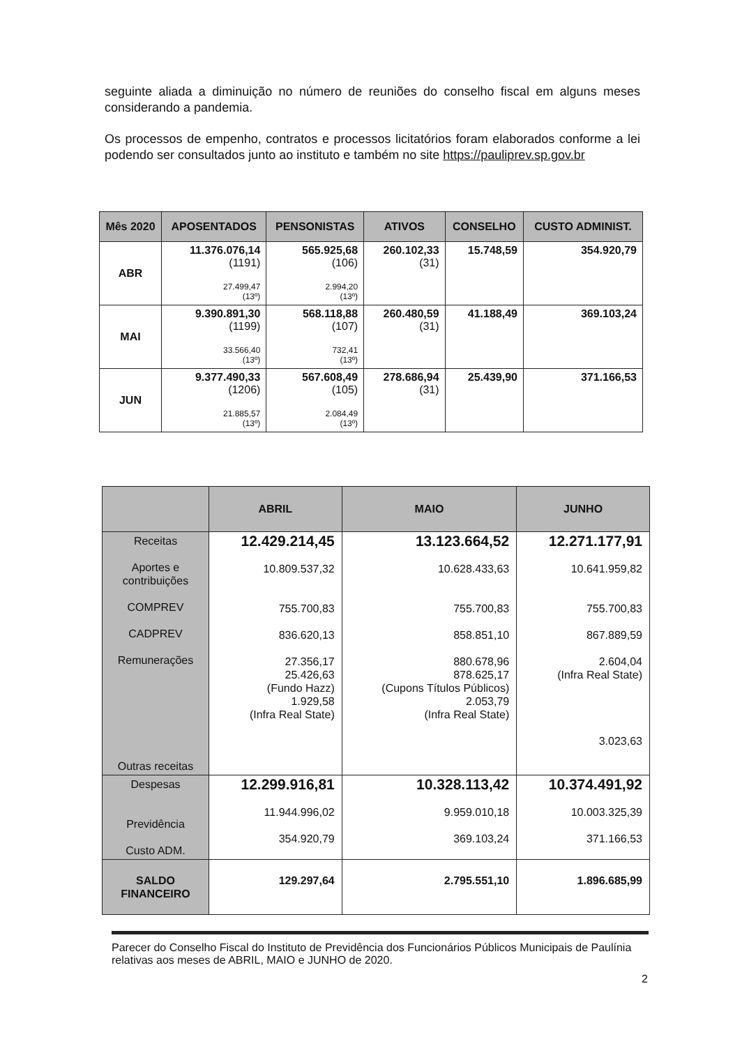seguinte aliada a diminuição no número de reuniões do conselho fiscal em alguns meses considerando a pandemia.
Os processos de empenho, contratos e processos licitatórios foram elaborados conforme a lei podendo ser consultados junto ao instituto e também no site https://pauliprev.sp.gov.br
| Mês 2020 | APOSENTADOS | PENSONISTAS | ATIVOS | CONSELHO | CUSTO ADMINIST. |
| --- | --- | --- | --- | --- | --- |
| ABR | 11.376.076,14 (1191) 27.499,47 (13º) | 565.925,68 (106) 2.994,20 (13º) | 260.102,33 (31) | 15.748,59 | 354.920,79 |
| MAI | 9.390.891,30 (1199) 33.566,40 (13º) | 568.118,88 (107) 732,41 (13º) | 260.480,59 (31) | 41.188,49 | 369.103,24 |
| JUN | 9.377.490,33 (1206) 21.885,57 (13º) | 567.608,49 (105) 2.084,49 (13º) | 278.686,94 (31) | 25.439,90 | 371.166,53 |
| | ABRIL | MAIO | JUNHO |
| --- | --- | --- | --- |
| Receitas Aportes e contribuições COMPREV CADPREV Remunerações Outras receitas | 12.429.214,45 10.809.537,32 755.700,83 836.620,13 27.356,17 25.426,63 (Fundo Hazz) 1.929,58 (Infra Real State) | 13.123.664,52 10.628.433,63 755.700,83 858.851,10 880.678,96 878.625,17 (Cupons Títulos Públicos) 2.053,79 (Infra Real State) | 12.271.177,91 10.641.959,82 755.700,83 867.889,59 2.604,04 (Infra Real State) 3.023,63 |
| Despesas Previdência Custo ADM. | 12.299.916,81 11.944.996,02 354.920,79 | 10.328.113,42 9.959.010,18 369.103,24 | 10.374.491,92 10.003.325,39 371.166,53 |
| SALDO FINANCEIRO | 129.297,64 | 2.795.551,10 | 1.896.685,99 |
Parecer do Conselho Fiscal do Instituto de Previdência dos Funcionários Públicos Municipais de Paulínia relativas aos meses de ABRIL, MAIO e JUNHO de 2020.
2